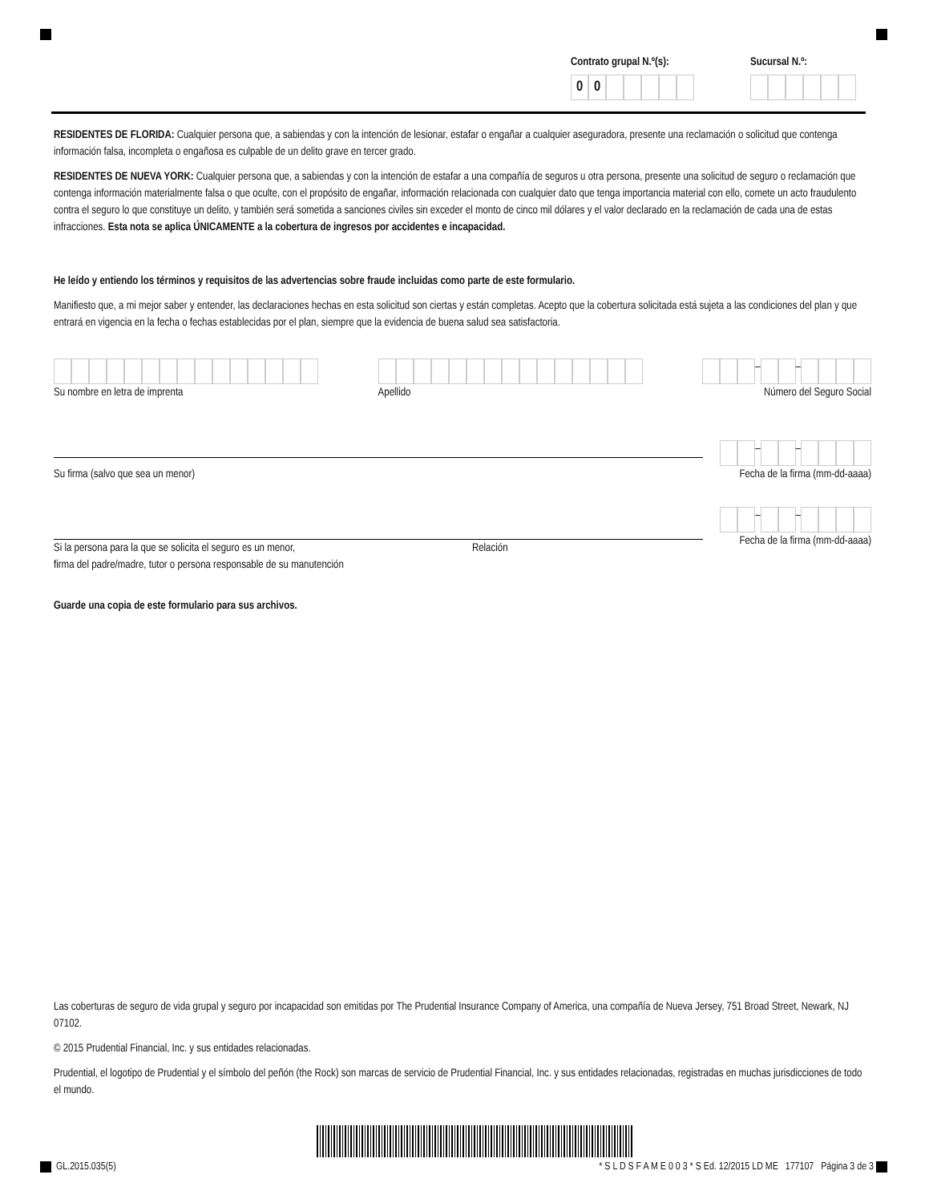Contrato grupal N.º(s):
00
Sucursal N.º:
RESIDENTES DE FLORIDA: Cualquier persona que, a sabiendas y con la intención de lesionar, estafar o engañar a cualquier aseguradora, presente una reclamación o solicitud que contenga información falsa, incompleta o engañosa es culpable de un delito grave en tercer grado.
RESIDENTES DE NUEVA YORK: Cualquier persona que, a sabiendas y con la intención de estafar a una compañía de seguros u otra persona, presente una solicitud de seguro o reclamación que contenga información materialmente falsa o que oculte, con el propósito de engañar, información relacionada con cualquier dato que tenga importancia material con ello, comete un acto fraudulento contra el seguro lo que constituye un delito, y también será sometida a sanciones civiles sin exceder el monto de cinco mil dólares y el valor declarado en la reclamación de cada una de estas infracciones. Esta nota se aplica ÚNICAMENTE a la cobertura de ingresos por accidentes e incapacidad.
He leído y entiendo los términos y requisitos de las advertencias sobre fraude incluidas como parte de este formulario.
Manifiesto que, a mi mejor saber y entender, las declaraciones hechas en esta solicitud son ciertas y están completas. Acepto que la cobertura solicitada está sujeta a las condiciones del plan y que entrará en vigencia en la fecha o fechas establecidas por el plan, siempre que la evidencia de buena salud sea satisfactoria.
Su nombre en letra de imprenta
Apellido
– –
Número del Seguro Social
Su firma (salvo que sea un menor)
– –
Fecha de la firma (mm-dd-aaaa)
Si la persona para la que se solicita el seguro es un menor,
firma del padre/madre, tutor o persona responsable de su manutención
Relación
– –
Fecha de la firma (mm-dd-aaaa)
Guarde una copia de este formulario para sus archivos.
Las coberturas de seguro de vida grupal y seguro por incapacidad son emitidas por The Prudential Insurance Company of America, una compañía de Nueva Jersey, 751 Broad Street, Newark, NJ 07102.
© 2015 Prudential Financial, Inc. y sus entidades relacionadas.
Prudential, el logotipo de Prudential y el símbolo del peñón (the Rock) son marcas de servicio de Prudential Financial, Inc. y sus entidades relacionadas, registradas en muchas jurisdicciones de todo el mundo.
GL.2015.035(5) * S L D S F A M E 0 0 3 * S Ed. 12/2015 LD ME 177107 Página 3 de 3